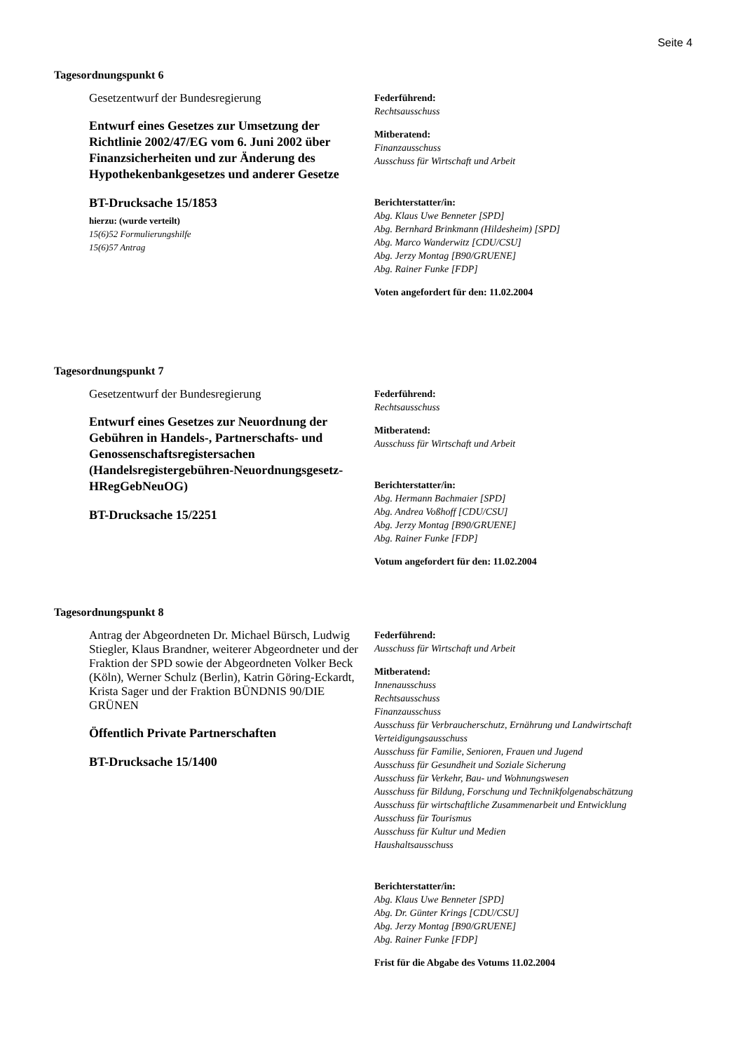Seite 4
Tagesordnungspunkt 6
Gesetzentwurf der Bundesregierung
Entwurf eines Gesetzes zur Umsetzung der Richtlinie 2002/47/EG vom 6. Juni 2002 über Finanzsicherheiten und zur Änderung des Hypothekenbankgesetzes und anderer Gesetze
BT-Drucksache 15/1853
hierzu: (wurde verteilt)
15(6)52 Formulierungshilfe
15(6)57 Antrag
Federführend:
Rechtsausschuss
Mitberatend:
Finanzausschuss
Ausschuss für Wirtschaft und Arbeit
Berichterstatter/in:
Abg. Klaus Uwe Benneter [SPD]
Abg. Bernhard Brinkmann (Hildesheim) [SPD]
Abg. Marco Wanderwitz [CDU/CSU]
Abg. Jerzy Montag [B90/GRUENE]
Abg. Rainer Funke [FDP]
Voten angefordert für den: 11.02.2004
Tagesordnungspunkt 7
Gesetzentwurf der Bundesregierung
Entwurf eines Gesetzes zur Neuordnung der Gebühren in Handels-, Partnerschafts- und Genossenschaftsregistersachen (Handelsregistergebühren-Neuordnungsgesetz- HRegGebNeuOG)
BT-Drucksache 15/2251
Federführend:
Rechtsausschuss
Mitberatend:
Ausschuss für Wirtschaft und Arbeit
Berichterstatter/in:
Abg. Hermann Bachmaier [SPD]
Abg. Andrea Voßhoff [CDU/CSU]
Abg. Jerzy Montag [B90/GRUENE]
Abg. Rainer Funke [FDP]
Votum angefordert für den: 11.02.2004
Tagesordnungspunkt 8
Antrag der Abgeordneten Dr. Michael Bürsch, Ludwig Stiegler, Klaus Brandner, weiterer Abgeordneter und der Fraktion der SPD sowie der Abgeordneten Volker Beck (Köln), Werner Schulz (Berlin), Katrin Göring-Eckardt, Krista Sager und der Fraktion BÜNDNIS 90/DIE GRÜNEN
Öffentlich Private Partnerschaften
BT-Drucksache 15/1400
Federführend:
Ausschuss für Wirtschaft und Arbeit
Mitberatend:
Innenausschuss
Rechtsausschuss
Finanzausschuss
Ausschuss für Verbraucherschutz, Ernährung und Landwirtschaft
Verteidigungsausschuss
Ausschuss für Familie, Senioren, Frauen und Jugend
Ausschuss für Gesundheit und Soziale Sicherung
Ausschuss für Verkehr, Bau- und Wohnungswesen
Ausschuss für Bildung, Forschung und Technikfolgenabschätzung
Ausschuss für wirtschaftliche Zusammenarbeit und Entwicklung
Ausschuss für Tourismus
Ausschuss für Kultur und Medien
Haushaltsausschuss
Berichterstatter/in:
Abg. Klaus Uwe Benneter [SPD]
Abg. Dr. Günter Krings [CDU/CSU]
Abg. Jerzy Montag [B90/GRUENE]
Abg. Rainer Funke [FDP]
Frist für die Abgabe des Votums 11.02.2004